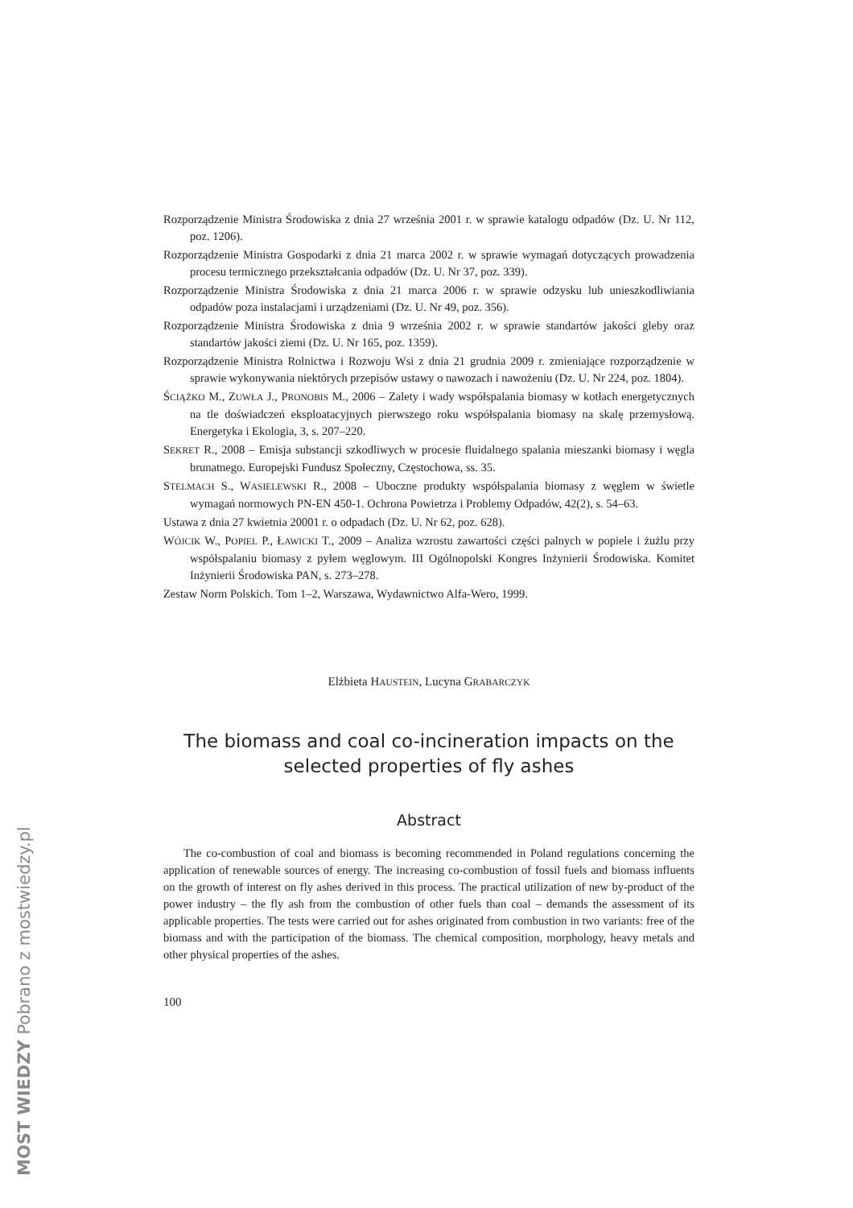MOST WIEDZY Pobrano z mostwiedzy.pl
Rozporządzenie Ministra Środowiska z dnia 27 września 2001 r. w sprawie katalogu odpadów (Dz. U. Nr 112, poz. 1206).
Rozporządzenie Ministra Gospodarki z dnia 21 marca 2002 r. w sprawie wymagań dotyczących prowadzenia procesu termicznego przekształcania odpadów (Dz. U. Nr 37, poz. 339).
Rozporządzenie Ministra Środowiska z dnia 21 marca 2006 r. w sprawie odzysku lub unieszkodliwiania odpadów poza instalacjami i urządzeniami (Dz. U. Nr 49, poz. 356).
Rozporządzenie Ministra Środowiska z dnia 9 września 2002 r. w sprawie standartów jakości gleby oraz standartów jakości ziemi (Dz. U. Nr 165, poz. 1359).
Rozporządzenie Ministra Rolnictwa i Rozwoju Wsi z dnia 21 grudnia 2009 r. zmieniające rozporządzenie w sprawie wykonywania niektórych przepisów ustawy o nawozach i nawożeniu (Dz. U. Nr 224, poz. 1804).
ŚCIĄŻKO M., ZUWŁA J., PRONOBIS M., 2006 – Zalety i wady współspalania biomasy w kotłach energetycznych na tle doświadczeń eksploatacyjnych pierwszego roku współspalania biomasy na skalę przemysłową. Energetyka i Ekologia, 3, s. 207–220.
SEKRET R., 2008 – Emisja substancji szkodliwych w procesie fluidalnego spalania mieszanki biomasy i węgla brunatnego. Europejski Fundusz Społeczny, Częstochowa, ss. 35.
STELMACH S., WASIELEWSKI R., 2008 – Uboczne produkty współspalania biomasy z węglem w świetle wymagań normowych PN-EN 450-1. Ochrona Powietrza i Problemy Odpadów, 42(2), s. 54–63.
Ustawa z dnia 27 kwietnia 20001 r. o odpadach (Dz. U. Nr 62, poz. 628).
WÓJCIK W., POPIEL P., ŁAWICKI T., 2009 – Analiza wzrostu zawartości części palnych w popiele i żużlu przy współspalaniu biomasy z pyłem węglowym. III Ogólnopolski Kongres Inżynierii Środowiska. Komitet Inżynierii Środowiska PAN, s. 273–278.
Zestaw Norm Polskich. Tom 1–2, Warszawa, Wydawnictwo Alfa-Wero, 1999.
Elżbieta HAUSTEIN, Lucyna GRABARCZYK
The biomass and coal co-incineration impacts on the selected properties of fly ashes
Abstract
The co-combustion of coal and biomass is becoming recommended in Poland regulations concerning the application of renewable sources of energy. The increasing co-combustion of fossil fuels and biomass influents on the growth of interest on fly ashes derived in this process. The practical utilization of new by-product of the power industry – the fly ash from the combustion of other fuels than coal – demands the assessment of its applicable properties. The tests were carried out for ashes originated from combustion in two variants: free of the biomass and with the participation of the biomass. The chemical composition, morphology, heavy metals and other physical properties of the ashes.
100